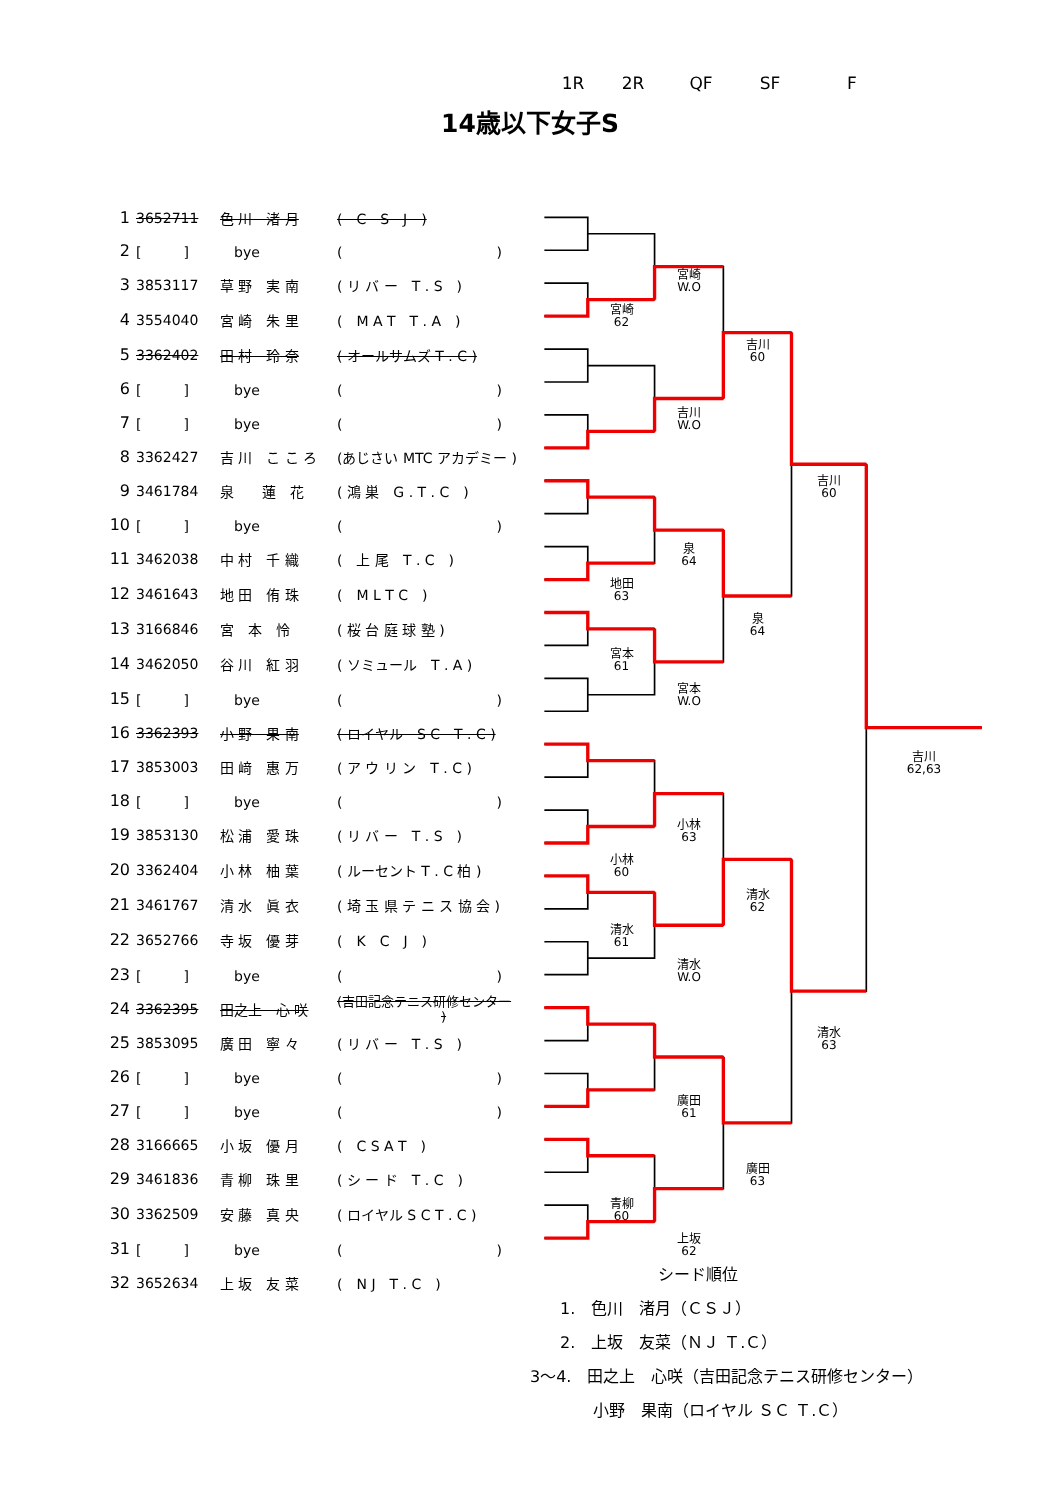14歳以下女子S
1R 2R QF SF F
| 1 | 3652711 | 色 川 渚 月 | ( C S J ) | | | | | | |
| 2 | [ ] | bye | ( ) | | | | | | |
| 3 | 3853117 | 草 野 実 南 | ( リ バ ー T . S ) | | | 宮崎 W.O | | | |
| 4 | 3554040 | 宮 崎 朱 里 | ( M A T T . A ) | | 宮崎 62 | | | | |
| 5 | 3362402 | 田 村 玲 奈 | ( オールサムズ T . C ) | | | | 吉川 60 | | |
| 6 | [ ] | bye | ( ) | | | | | | |
| 7 | [ ] | bye | ( ) | | | 吉川 W.O | | | |
| 8 | 3362427 | 吉 川 こ こ ろ | (あじさい MTC アカデミー ) | | | | | | |
| 9 | 3461784 | 泉 蓮 花 | ( 鴻 巣 G . T . C ) | | | | | 吉川 60 | |
| 10 | [ ] | bye | ( ) | | | | | | |
| 11 | 3462038 | 中 村 千 織 | ( 上 尾 T . C ) | | | 泉 64 | | | |
| 12 | 3461643 | 地 田 侑 珠 | ( M L T C ) | | 地田 63 | | | | |
| 13 | 3166846 | 宮 本 怜 | ( 桜 台 庭 球 塾 ) | | | | 泉 64 | | |
| 14 | 3462050 | 谷 川 紅 羽 | ( ソミュール T . A ) | | 宮本 61 | | | | |
| 15 | [ ] | bye | ( ) | | | 宮本 W.O | | | |
| 16 | 3362393 | 小 野 果 南 | ( ロイヤル S C T . C ) | | | | | | |
| 17 | 3853003 | 田 﨑 惠 万 | ( ア ウ リ ン T . C ) | | | | | | 吉川 62,63 |
| 18 | [ ] | bye | ( ) | | | | | | |
| 19 | 3853130 | 松 浦 愛 珠 | ( リ バ ー T . S ) | | | 小林 63 | | | |
| 20 | 3362404 | 小 林 柚 葉 | ( ルーセント T . C 柏 ) | | 小林 60 | | | | |
| 21 | 3461767 | 清 水 眞 衣 | ( 埼 玉 県 テ ニ ス 協 会 ) | | | | 清水 62 | | |
| 22 | 3652766 | 寺 坂 優 芽 | ( K C J ) | | 清水 61 | | | | |
| 23 | [ ] | bye | ( ) | | | 清水 W.O | | | |
| 24 | 3362395 | 田之上 心 咲 | (吉田記念テニス研修センター ) | | | | | | |
| 25 | 3853095 | 廣 田 寧 々 | ( リ バ ー T . S ) | | | | | 清水 63 | |
| 26 | [ ] | bye | ( ) | | | | | | |
| 27 | [ ] | bye | ( ) | | | 廣田 61 | | | |
| 28 | 3166665 | 小 坂 優 月 | ( C S A T ) | | | | | | |
| 29 | 3461836 | 青 柳 珠 里 | ( シ ー ド T . C ) | | | | 廣田 63 | | |
| 30 | 3362509 | 安 藤 真 央 | ( ロイヤル S C T . C ) | | 青柳 60 | | | | |
| 31 | [ ] | bye | ( ) | | | 上坂 62 | | | |
| 32 | 3652634 | 上 坂 友 菜 | ( N J T . C ) | | | | | | |
シード順位
1.　色川　渚月（ＣＳＪ）
2.　上坂　友菜（ＮＪ Ｔ.Ｃ）
3～4.　田之上　心咲（吉田記念テニス研修センター）
小野　果南（ロイヤル ＳＣ Ｔ.Ｃ）